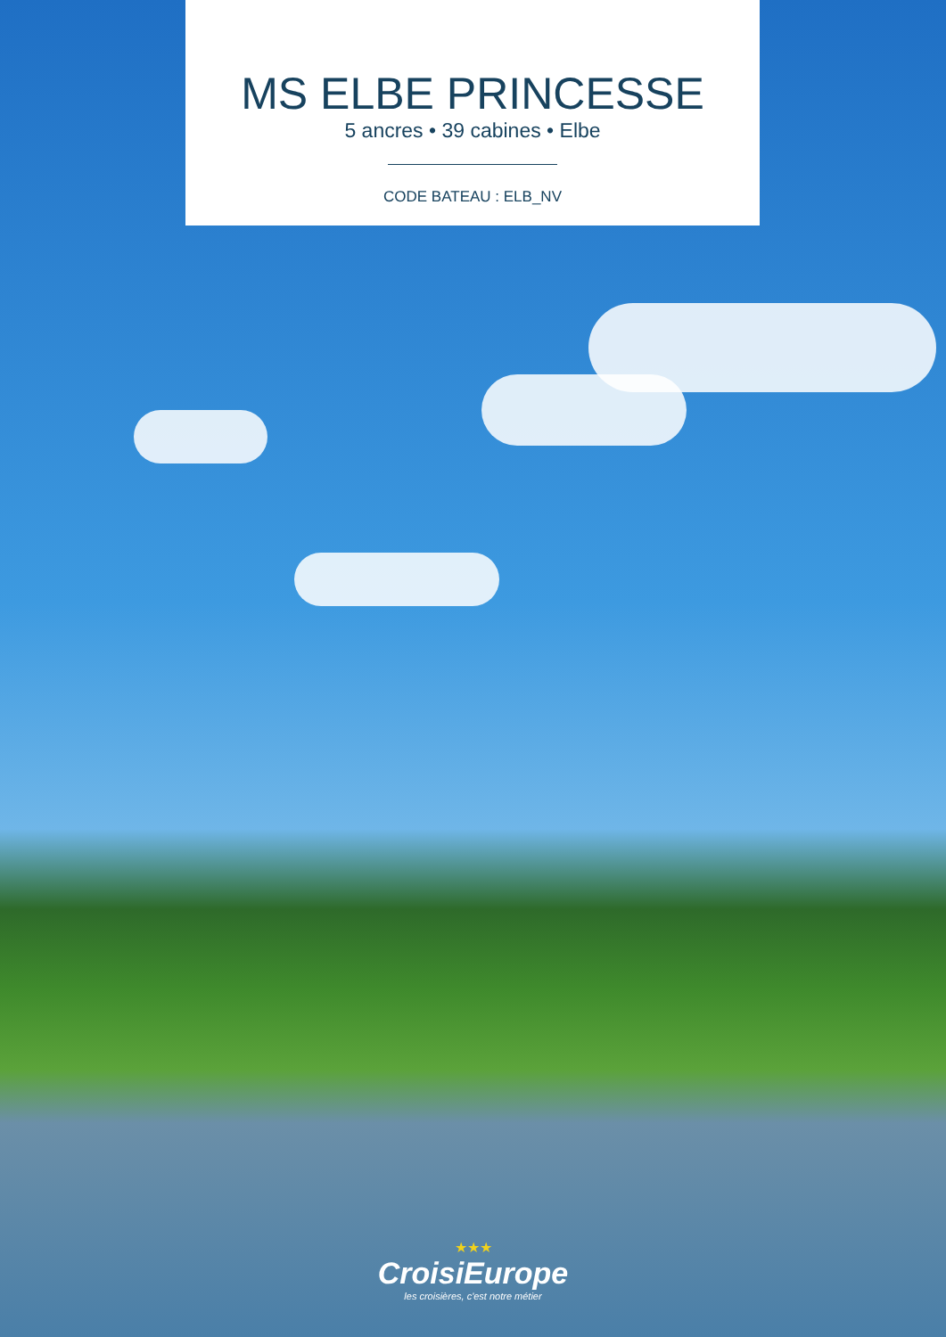MS ELBE PRINCESSE
5 ancres • 39 cabines • Elbe
CODE BATEAU : ELB_NV
★★★
CroisiEurope
les croisières, c'est notre métier